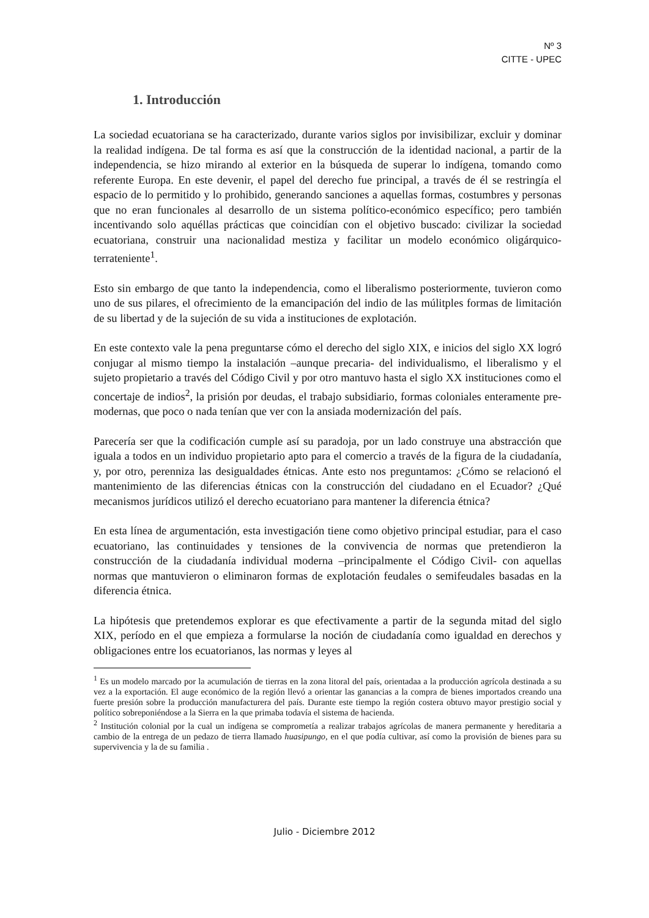Nº 3
CITTE - UPEC
1. Introducción
La sociedad ecuatoriana se ha caracterizado, durante varios siglos por invisibilizar, excluir y dominar la realidad indígena. De tal forma es así que la construcción de la identidad nacional, a partir de la independencia, se hizo mirando al exterior en la búsqueda de superar lo indígena, tomando como referente Europa. En este devenir, el papel del derecho fue principal, a través de él se restringía el espacio de lo permitido y lo prohibido, generando sanciones a aquellas formas, costumbres y personas que no eran funcionales al desarrollo de un sistema político-económico específico; pero también incentivando solo aquéllas prácticas que coincidían con el objetivo buscado: civilizar la sociedad ecuatoriana, construir una nacionalidad mestiza y facilitar un modelo económico oligárquico-terrateniente<sup>1</sup>.
Esto sin embargo de que tanto la independencia, como el liberalismo posteriormente, tuvieron como uno de sus pilares, el ofrecimiento de la emancipación del indio de las múlitples formas de limitación de su libertad y de la sujeción de su vida a instituciones de explotación.
En este contexto vale la pena preguntarse cómo el derecho del siglo XIX, e inicios del siglo XX logró conjugar al mismo tiempo la instalación –aunque precaria- del individualismo, el liberalismo y el sujeto propietario a través del Código Civil y por otro mantuvo hasta el siglo XX instituciones como el concertaje de indios<sup>2</sup>, la prisión por deudas, el trabajo subsidiario, formas coloniales enteramente pre-modernas, que poco o nada tenían que ver con la ansiada modernización del país.
Parecería ser que la codificación cumple así su paradoja, por un lado construye una abstracción que iguala a todos en un individuo propietario apto para el comercio a través de la figura de la ciudadanía, y, por otro, perenniza las desigualdades étnicas. Ante esto nos preguntamos: ¿Cómo se relacionó el mantenimiento de las diferencias étnicas con la construcción del ciudadano en el Ecuador? ¿Qué mecanismos jurídicos utilizó el derecho ecuatoriano para mantener la diferencia étnica?
En esta línea de argumentación, esta investigación tiene como objetivo principal estudiar, para el caso ecuatoriano, las continuidades y tensiones de la convivencia de normas que pretendieron la construcción de la ciudadanía individual moderna –principalmente el Código Civil- con aquellas normas que mantuvieron o eliminaron formas de explotación feudales o semifeudales basadas en la diferencia étnica.
La hipótesis que pretendemos explorar es que efectivamente a partir de la segunda mitad del siglo XIX, período en el que empieza a formularse la noción de ciudadanía como igualdad en derechos y obligaciones entre los ecuatorianos, las normas y leyes al
<sup>1</sup> Es un modelo marcado por la acumulación de tierras en la zona litoral del país, orientadaa a la producción agrícola destinada a su vez a la exportación. El auge económico de la región llevó a orientar las ganancias a la compra de bienes importados creando una fuerte presión sobre la producción manufacturera del país. Durante este tiempo la región costera obtuvo mayor prestigio social y político sobreponiéndose a la Sierra en la que primaba todavía el sistema de hacienda.
<sup>2</sup> Institución colonial por la cual un indígena se comprometía a realizar trabajos agrícolas de manera permanente y hereditaria a cambio de la entrega de un pedazo de tierra llamado huasipungo, en el que podía cultivar, así como la provisión de bienes para su supervivencia y la de su familia .
Julio - Diciembre 2012